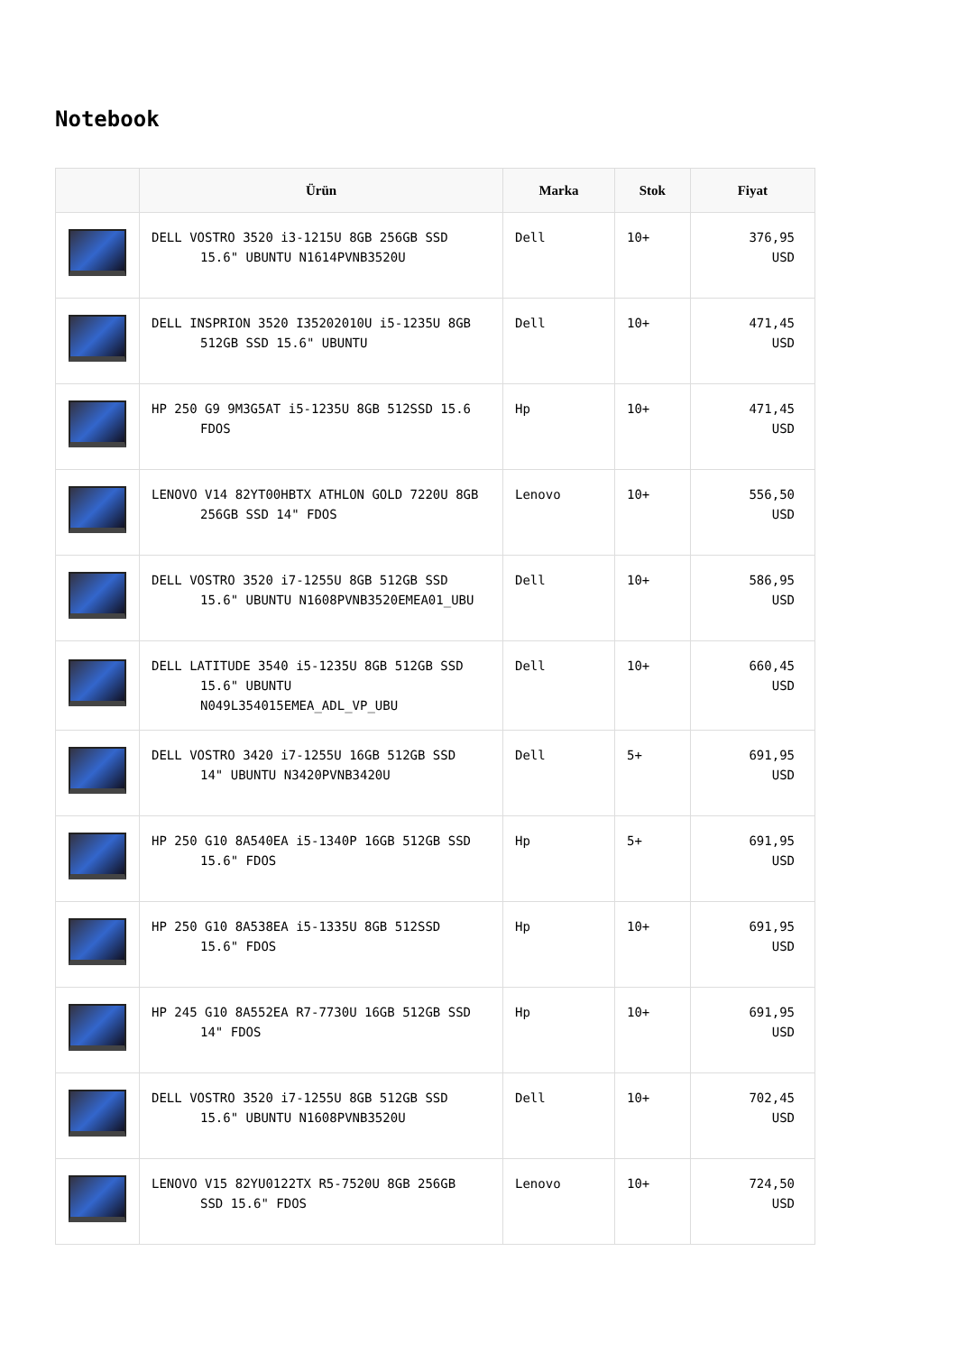Notebook
| | Ürün | Marka | Stok | Fiyat |
| --- | --- | --- | --- | --- |
| | DELL VOSTRO 3520 i3-1215U 8GB 256GB SSD 15.6" UBUNTU N1614PVNB3520U | Dell | 10+ | 376,95 USD |
| | DELL INSPRION 3520 I35202010U i5-1235U 8GB 512GB SSD 15.6" UBUNTU | Dell | 10+ | 471,45 USD |
| | HP 250 G9 9M3G5AT i5-1235U 8GB 512SSD 15.6 FDOS | Hp | 10+ | 471,45 USD |
| | LENOVO V14 82YT00HBTX ATHLON GOLD 7220U 8GB 256GB SSD 14" FDOS | Lenovo | 10+ | 556,50 USD |
| | DELL VOSTRO 3520 i7-1255U 8GB 512GB SSD 15.6" UBUNTU N1608PVNB3520EMEA01_UBU | Dell | 10+ | 586,95 USD |
| | DELL LATITUDE 3540 i5-1235U 8GB 512GB SSD 15.6" UBUNTU N049L354015EMEA_ADL_VP_UBU | Dell | 10+ | 660,45 USD |
| | DELL VOSTRO 3420 i7-1255U 16GB 512GB SSD 14" UBUNTU N3420PVNB3420U | Dell | 5+ | 691,95 USD |
| | HP 250 G10 8A540EA i5-1340P 16GB 512GB SSD 15.6" FDOS | Hp | 5+ | 691,95 USD |
| | HP 250 G10 8A538EA i5-1335U 8GB 512SSD 15.6" FDOS | Hp | 10+ | 691,95 USD |
| | HP 245 G10 8A552EA R7-7730U 16GB 512GB SSD 14" FDOS | Hp | 10+ | 691,95 USD |
| | DELL VOSTRO 3520 i7-1255U 8GB 512GB SSD 15.6" UBUNTU N1608PVNB3520U | Dell | 10+ | 702,45 USD |
| | LENOVO V15 82YU0122TX R5-7520U 8GB 256GB SSD 15.6" FDOS | Lenovo | 10+ | 724,50 USD |